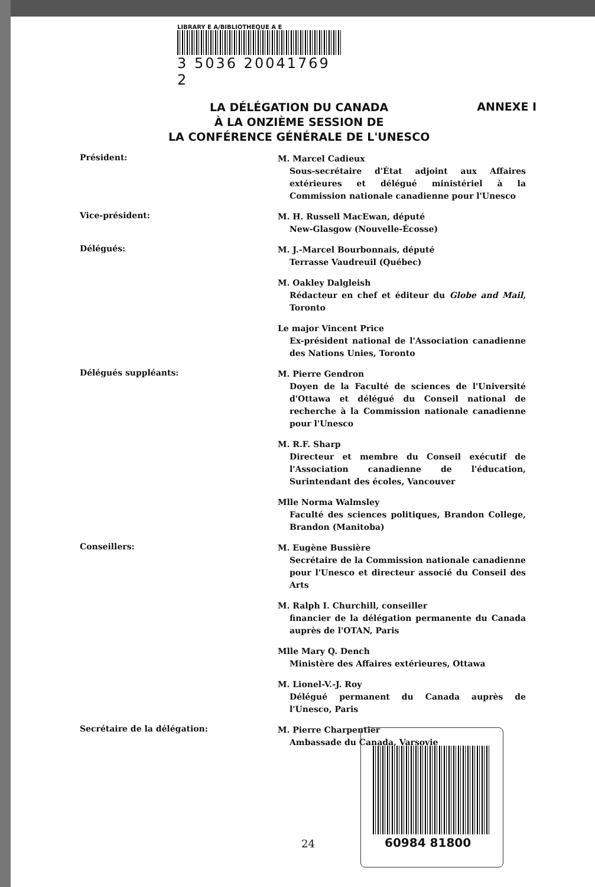LIBRARY E A/BIBLIOTHEQUE A E
3 5036 20041769 2
LA DÉLÉGATION DU CANADA
À LA ONZIÈME SESSION DE
LA CONFÉRENCE GÉNÉRALE DE L'UNESCO
ANNEXE I
Président:
M. Marcel Cadieux
Sous-secrétaire d'État adjoint aux Affaires extérieures et délégué ministériel à la Commission nationale canadienne pour l'Unesco
Vice-président:
M. H. Russell MacEwan, député
New-Glasgow (Nouvelle-Écosse)
Délégués:
M. J.-Marcel Bourbonnais, député
Terrasse Vaudreuil (Québec)
M. Oakley Dalgleish
Rédacteur en chef et éditeur du Globe and Mail, Toronto
Le major Vincent Price
Ex-président national de l'Association canadienne des Nations Unies, Toronto
Délégués suppléants:
M. Pierre Gendron
Doyen de la Faculté de sciences de l'Université d'Ottawa et délégué du Conseil national de recherche à la Commission nationale canadienne pour l'Unesco
M. R.F. Sharp
Directeur et membre du Conseil exécutif de l'Association canadienne de l'éducation, Surintendant des écoles, Vancouver
Mlle Norma Walmsley
Faculté des sciences politiques, Brandon College, Brandon (Manitoba)
Conseillers:
M. Eugène Bussière
Secrétaire de la Commission nationale canadienne pour l'Unesco et directeur associé du Conseil des Arts
M. Ralph I. Churchill, conseiller
financier de la délégation permanente du Canada auprès de l'OTAN, Paris
Mlle Mary Q. Dench
Ministère des Affaires extérieures, Ottawa
M. Lionel-V.-J. Roy
Délégué permanent du Canada auprès de l'Unesco, Paris
Secrétaire de la délégation:
M. Pierre Charpentier
Ambassade du Canada, Varsovie
24
60984 81800